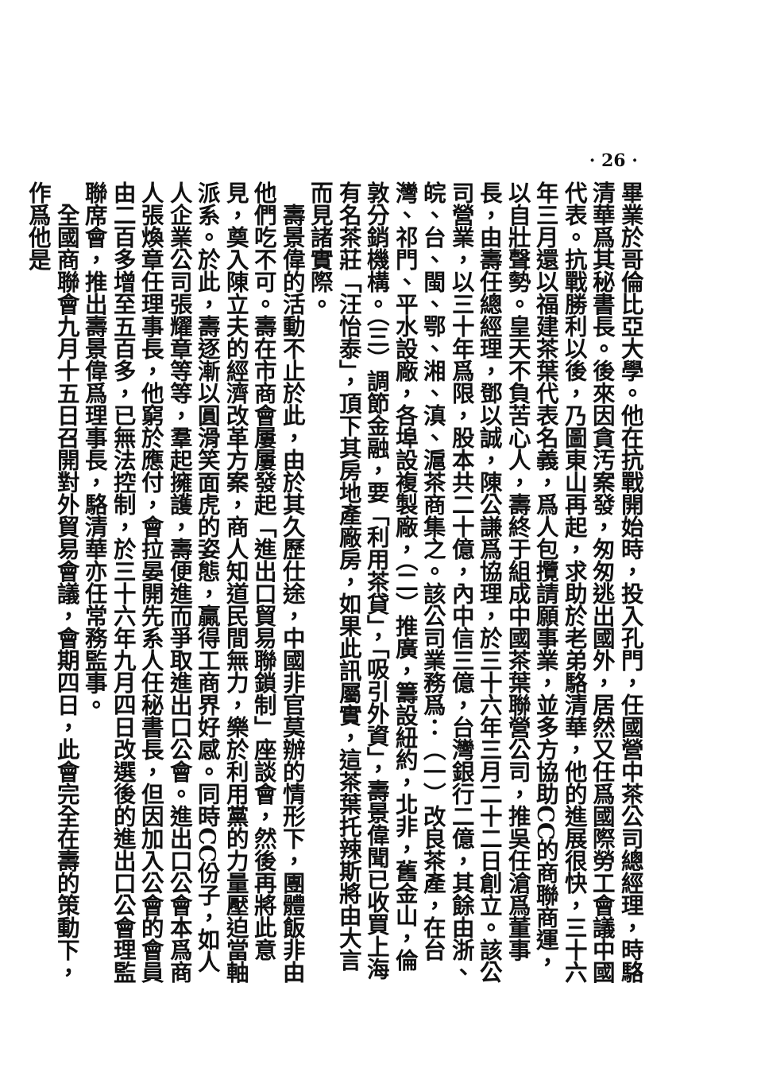· 26 ·
畢業於哥倫比亞大學。他在抗戰開始時，投入孔門，任國營中茶公司總經理，時駱清華爲其秘書長。後來因貪汚案發，匆匆逃出國外，居然又任爲國際勞工會議中國代表。抗戰勝利以後，乃圖東山再起，求助於老弟駱清華，他的進展很快，三十六年三月還以福建茶葉代表名義，爲人包攬請願事業，並多方協助CC的商聯商運，以自壯聲勢。皇天不負苦心人，壽終于組成中國茶葉聯營公司，推吳任滄爲董事長，由壽任總經理，鄧以誠，陳公謙爲協理，於三十六年三月二十二日創立。該公司營業，以三十年爲限，股本共二十億，內中信三億，台灣銀行二億，其餘由浙、皖、台、閩、鄂、湘、滇、滬茶商集之。該公司業務爲：（一）改良茶產，在台灣、祁門、平水設廠，各埠設複製廠，（二）推廣，籌設紐約，北非，舊金山，倫敦分銷機構。（三）調節金融，要「利用茶貸」，「吸引外資」，壽景偉聞已收買上海有名茶莊「汪怡泰」，頂下其房地產廠房，如果此訊屬實，這茶葉托辣斯將由大言而見諸實際。
　壽景偉的活動不止於此，由於其久歷仕途，中國非官莫辦的情形下，團體飯非由他們吃不可。壽在市商會屢屢發起「進出口貿易聯鎖制」座談會，然後再將此意見，奠入陳立夫的經濟改革方案，商人知道民間無力，樂於利用黨的力量壓迫當軸派系。於此，壽逐漸以圓滑笑面虎的姿態，贏得工商界好感。同時CC份子，如人人企業公司張耀章等等，羣起擁護，壽便進而爭取進出口公會。進出口公會本爲商人張煥章任理事長，他窮於應付，會拉晏開先系人任秘書長，但因加入公會的會員由二百多增至五百多，已無法控制，於三十六年九月四日改選後的進出口公會理監聯席會，推出壽景偉爲理事長，駱清華亦任常務監事。
　全國商聯會九月十五日召開對外貿易會議，會期四日，此會完全在壽的策動下，作爲他是